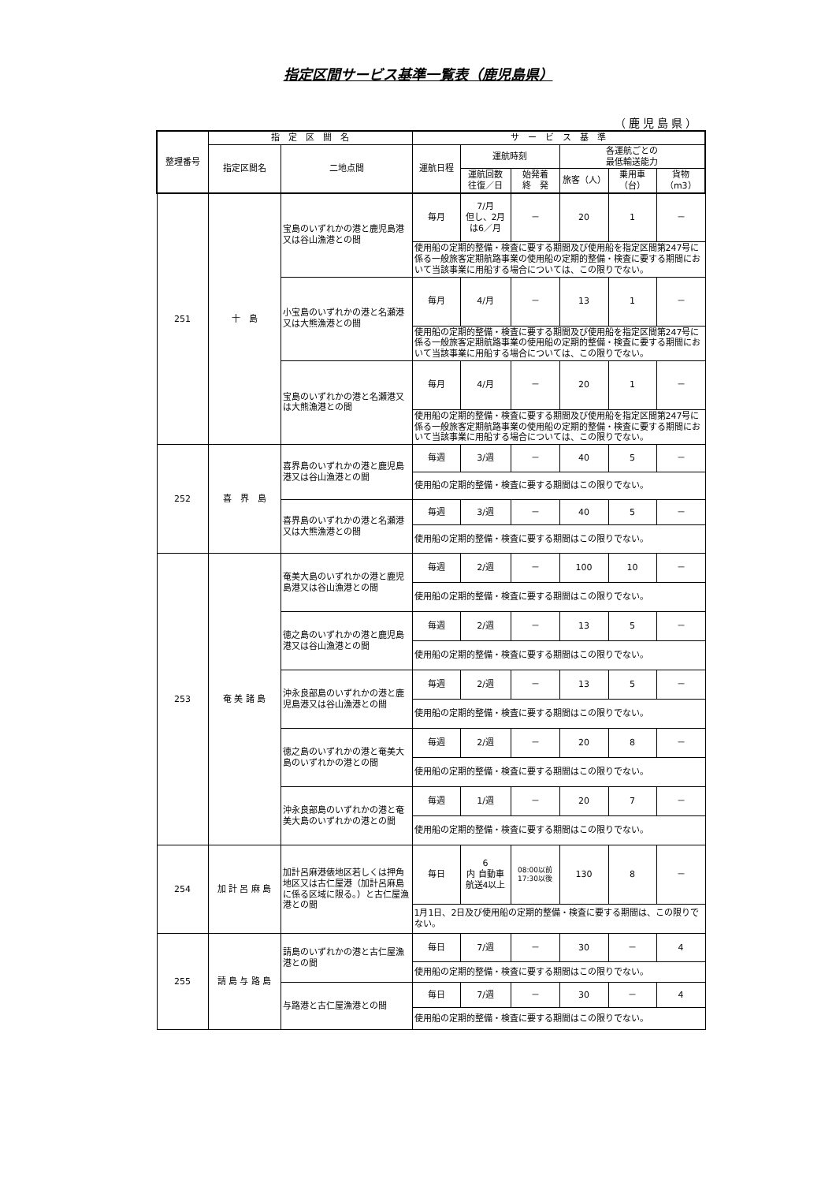指定区間サービス基準一覧表（鹿児島県）
（鹿児島県）
| 整理番号 | 指 定 区 間 名 | | サ ー ビ ス 基 準 | | | | | |
| --- | --- | --- | --- | --- | --- | --- | --- | --- |
| | 指定区間名 | 二地点間 | 運航日程 | 運航時刻 | | 各運航ごとの 最低輸送能力 | | |
| | | | | 運航回数 往復／日 | 始発着 終 発 | 旅客（人） | 乗用車 （台） | 貨物 （m3） |
| 251 | 十 島 | 宝島のいずれかの港と鹿児島港又は谷山漁港との間 | 毎月 | 7/月 但し、2月 は6／月 | － | 20 | 1 | － |
| | | | 使用船の定期的整備・検査に要する期間及び使用船を指定区間第247号に係る一般旅客定期航路事業の使用船の定期的整備・検査に要する期間において当該事業に用船する場合については、この限りでない。 | | | | | |
| | | 小宝島のいずれかの港と名瀬港又は大熊漁港との間 | 毎月 | 4/月 | － | 13 | 1 | － |
| | | | 使用船の定期的整備・検査に要する期間及び使用船を指定区間第247号に係る一般旅客定期航路事業の使用船の定期的整備・検査に要する期間において当該事業に用船する場合については、この限りでない。 | | | | | |
| | | 宝島のいずれかの港と名瀬港又は大熊漁港との間 | 毎月 | 4/月 | － | 20 | 1 | － |
| | | | 使用船の定期的整備・検査に要する期間及び使用船を指定区間第247号に係る一般旅客定期航路事業の使用船の定期的整備・検査に要する期間において当該事業に用船する場合については、この限りでない。 | | | | | |
| 252 | 喜 界 島 | 喜界島のいずれかの港と鹿児島港又は谷山漁港との間 | 毎週 | 3/週 | － | 40 | 5 | － |
| | | | 使用船の定期的整備・検査に要する期間はこの限りでない。 | | | | | |
| | | 喜界島のいずれかの港と名瀬港又は大熊漁港との間 | 毎週 | 3/週 | － | 40 | 5 | － |
| | | | 使用船の定期的整備・検査に要する期間はこの限りでない。 | | | | | |
| 253 | 奄 美 諸 島 | 奄美大島のいずれかの港と鹿児島港又は谷山漁港との間 | 毎週 | 2/週 | － | 100 | 10 | － |
| | | | 使用船の定期的整備・検査に要する期間はこの限りでない。 | | | | | |
| | | 徳之島のいずれかの港と鹿児島港又は谷山漁港との間 | 毎週 | 2/週 | － | 13 | 5 | － |
| | | | 使用船の定期的整備・検査に要する期間はこの限りでない。 | | | | | |
| | | 沖永良部島のいずれかの港と鹿児島港又は谷山漁港との間 | 毎週 | 2/週 | － | 13 | 5 | － |
| | | | 使用船の定期的整備・検査に要する期間はこの限りでない。 | | | | | |
| | | 徳之島のいずれかの港と奄美大島のいずれかの港との間 | 毎週 | 2/週 | － | 20 | 8 | － |
| | | | 使用船の定期的整備・検査に要する期間はこの限りでない。 | | | | | |
| | | 沖永良部島のいずれかの港と奄美大島のいずれかの港との間 | 毎週 | 1/週 | － | 20 | 7 | － |
| | | | 使用船の定期的整備・検査に要する期間はこの限りでない。 | | | | | |
| 254 | 加 計 呂 麻 島 | 加計呂麻港俵地区若しくは押角地区又は古仁屋港（加計呂麻島に係る区域に限る。）と古仁屋漁港との間 | 毎日 | 6 内 自動車 航送4以上 | 08:00以前 17:30以後 | 130 | 8 | － |
| | | | 1月1日、2日及び使用船の定期的整備・検査に要する期間は、この限りでない。 | | | | | |
| 255 | 請 島 与 路 島 | 請島のいずれかの港と古仁屋漁港との間 | 毎日 | 7/週 | － | 30 | － | 4 |
| | | | 使用船の定期的整備・検査に要する期間はこの限りでない。 | | | | | |
| | | 与路港と古仁屋漁港との間 | 毎日 | 7/週 | － | 30 | － | 4 |
| | | | 使用船の定期的整備・検査に要する期間はこの限りでない。 | | | | | |